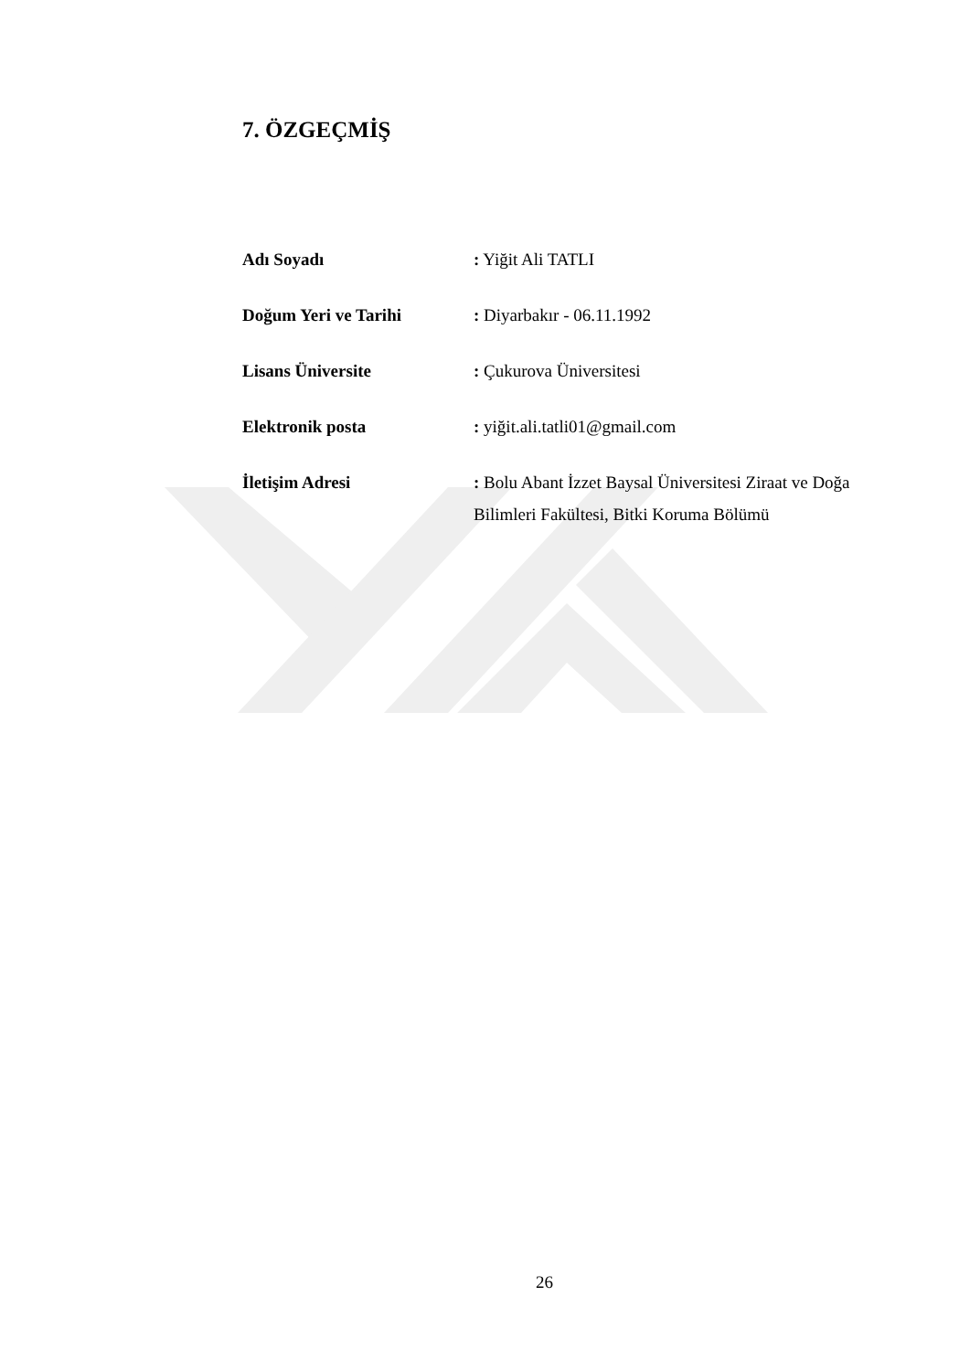7. ÖZGEÇMİŞ
Adı Soyadı : Yiğit Ali TATLI
Doğum Yeri ve Tarihi : Diyarbakır - 06.11.1992
Lisans Üniversite : Çukurova Üniversitesi
Elektronik posta : yiğit.ali.tatli01@gmail.com
İletişim Adresi : Bolu Abant İzzet Baysal Üniversitesi Ziraat ve Doğa Bilimleri Fakültesi, Bitki Koruma Bölümü
26